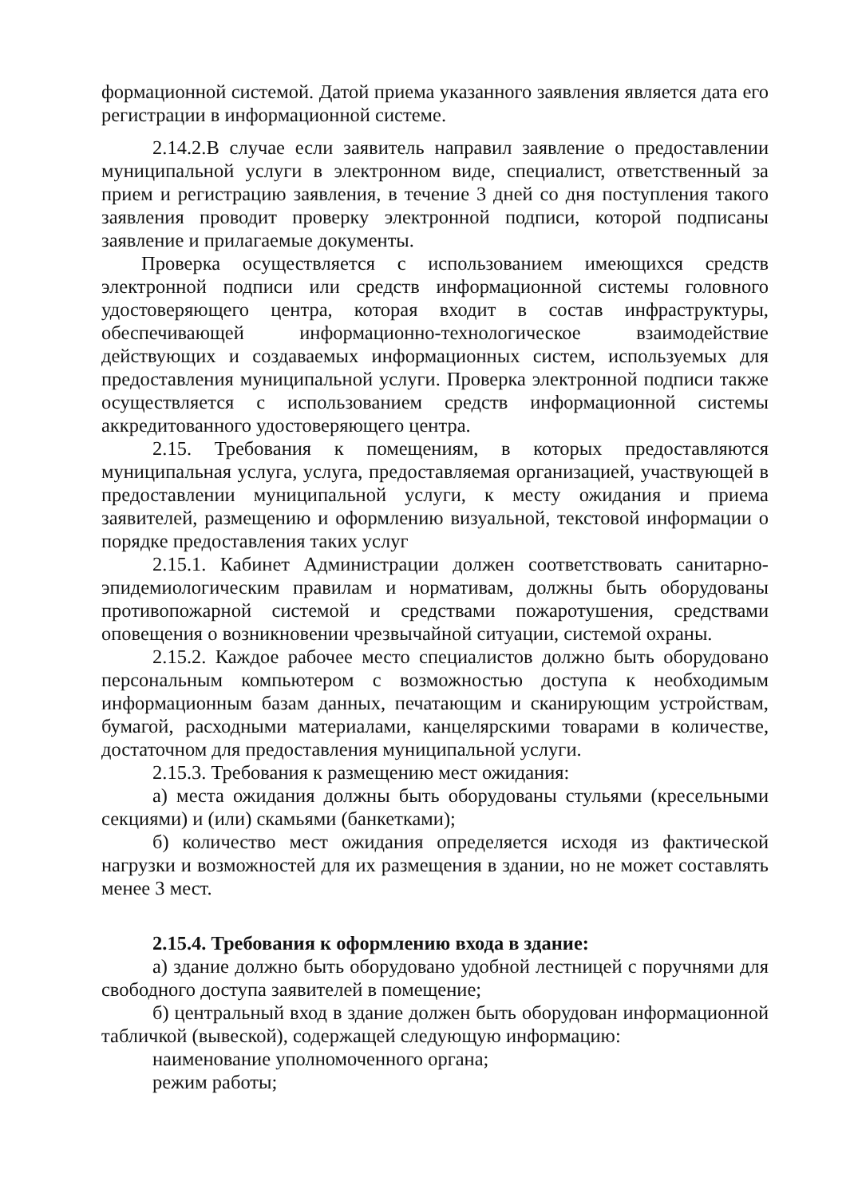формационной системой. Датой приема указанного заявления является дата его регистрации в информационной системе.
2.14.2.В случае если заявитель направил заявление о предоставлении муниципальной услуги в электронном виде, специалист, ответственный за прием и регистрацию заявления, в течение 3 дней со дня поступления такого заявления проводит проверку электронной подписи, которой подписаны заявление и прилагаемые документы.
Проверка осуществляется с использованием имеющихся средств электронной подписи или средств информационной системы головного удостоверяющего центра, которая входит в состав инфраструктуры, обеспечивающей информационно-технологическое взаимодействие действующих и создаваемых информационных систем, используемых для предоставления муниципальной услуги. Проверка электронной подписи также осуществляется с использованием средств информационной системы аккредитованного удостоверяющего центра.
2.15. Требования к помещениям, в которых предоставляются муниципальная услуга, услуга, предоставляемая организацией, участвующей в предоставлении муниципальной услуги, к месту ожидания и приема заявителей, размещению и оформлению визуальной, текстовой информации о порядке предоставления таких услуг
2.15.1. Кабинет Администрации должен соответствовать санитарно-эпидемиологическим правилам и нормативам, должны быть оборудованы противопожарной системой и средствами пожаротушения, средствами оповещения о возникновении чрезвычайной ситуации, системой охраны.
2.15.2. Каждое рабочее место специалистов должно быть оборудовано персональным компьютером с возможностью доступа к необходимым информационным базам данных, печатающим и сканирующим устройствам, бумагой, расходными материалами, канцелярскими товарами в количестве, достаточном для предоставления муниципальной услуги.
2.15.3. Требования к размещению мест ожидания:
а) места ожидания должны быть оборудованы стульями (кресельными секциями) и (или) скамьями (банкетками);
б) количество мест ожидания определяется исходя из фактической нагрузки и возможностей для их размещения в здании, но не может составлять менее 3 мест.
2.15.4. Требования к оформлению входа в здание:
а) здание должно быть оборудовано удобной лестницей с поручнями для свободного доступа заявителей в помещение;
б) центральный вход в здание должен быть оборудован информационной табличкой (вывеской), содержащей следующую информацию:
наименование уполномоченного органа;
режим работы;